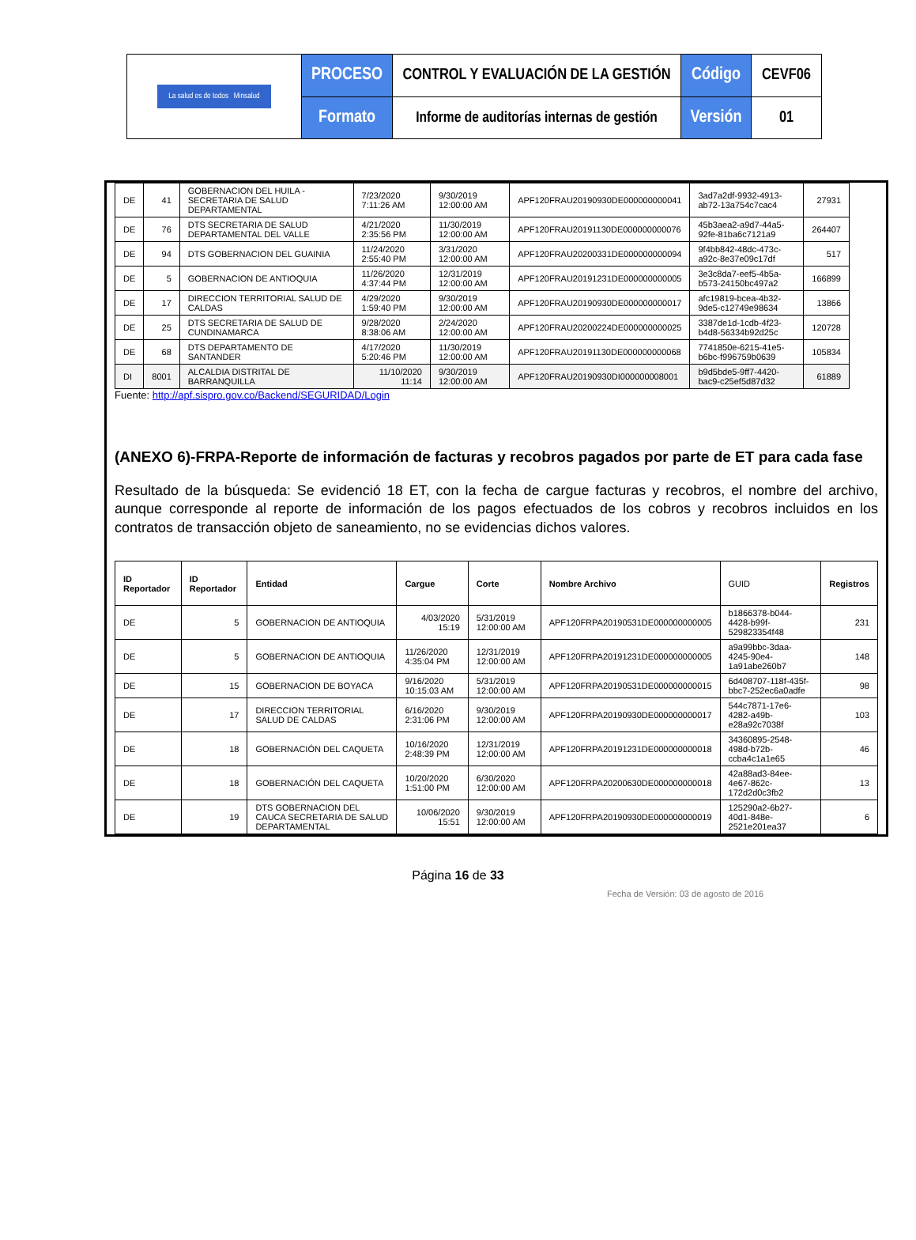| La salud es de todos Minsalud | PROCESO | CONTROL Y EVALUACIÓN DE LA GESTIÓN | Código | CEVF06 |
| | Formato | Informe de auditorías internas de gestión | Versión | 01 |
| DE | 41 | GOBERNACION DEL HUILA - SECRETARIA DE SALUD DEPARTAMENTAL | 7/23/2020 7:11:26 AM | 9/30/2019 12:00:00 AM | APF120FRAU20190930DE000000000041 | 3ad7a2df-9932-4913-ab72-13a754c7cac4 | 27931 |
| DE | 76 | DTS SECRETARIA DE SALUD DEPARTAMENTAL DEL VALLE | 4/21/2020 2:35:56 PM | 11/30/2019 12:00:00 AM | APF120FRAU20191130DE000000000076 | 45b3aea2-a9d7-44a5-92fe-81ba6c7121a9 | 264407 |
| DE | 94 | DTS GOBERNACION DEL GUAINIA | 11/24/2020 2:55:40 PM | 3/31/2020 12:00:00 AM | APF120FRAU20200331DE000000000094 | 9f4bb842-48dc-473c-a92c-8e37e09c17df | 517 |
| DE | 5 | GOBERNACION DE ANTIOQUIA | 11/26/2020 4:37:44 PM | 12/31/2019 12:00:00 AM | APF120FRAU20191231DE000000000005 | 3e3c8da7-eef5-4b5a-b573-24150bc497a2 | 166899 |
| DE | 17 | DIRECCION TERRITORIAL SALUD DE CALDAS | 4/29/2020 1:59:40 PM | 9/30/2019 12:00:00 AM | APF120FRAU20190930DE000000000017 | afc19819-bcea-4b32-9de5-c12749e98634 | 13866 |
| DE | 25 | DTS SECRETARIA DE SALUD DE CUNDINAMARCA | 9/28/2020 8:38:06 AM | 2/24/2020 12:00:00 AM | APF120FRAU20200224DE000000000025 | 3387de1d-1cdb-4f23-b4d8-56334b92d25c | 120728 |
| DE | 68 | DTS DEPARTAMENTO DE SANTANDER | 4/17/2020 5:20:46 PM | 11/30/2019 12:00:00 AM | APF120FRAU20191130DE000000000068 | 7741850e-6215-41e5-b6bc-f996759b0639 | 105834 |
| DI | 8001 | ALCALDIA DISTRITAL DE BARRANQUILLA | 11/10/2020 11:14 | 9/30/2019 12:00:00 AM | APF120FRAU20190930DI000000008001 | b9d5bde5-9ff7-4420-bac9-c25ef5d87d32 | 61889 |
Fuente: http://apf.sispro.gov.co/Backend/SEGURIDAD/Login
(ANEXO 6)-FRPA-Reporte de información de facturas y recobros pagados por parte de ET para cada fase
Resultado de la búsqueda: Se evidenció 18 ET, con la fecha de cargue facturas y recobros, el nombre del archivo, aunque corresponde al reporte de información de los pagos efectuados de los cobros y recobros incluidos en los contratos de transacción objeto de saneamiento, no se evidencias dichos valores.
| ID Reportador | ID Reportador | Entidad | Cargue | Corte | Nombre Archivo | GUID | Registros |
| --- | --- | --- | --- | --- | --- | --- | --- |
| DE | 5 | GOBERNACION DE ANTIOQUIA | 4/03/2020 15:19 | 5/31/2019 12:00:00 AM | APF120FRPA20190531DE000000000005 | b1866378-b044-4428-b99f-529823354f48 | 231 |
| DE | 5 | GOBERNACION DE ANTIOQUIA | 11/26/2020 4:35:04 PM | 12/31/2019 12:00:00 AM | APF120FRPA20191231DE000000000005 | a9a99bbc-3daa-4245-90e4-1a91abe260b7 | 148 |
| DE | 15 | GOBERNACION DE BOYACA | 9/16/2020 10:15:03 AM | 5/31/2019 12:00:00 AM | APF120FRPA20190531DE000000000015 | 6d408707-118f-435f-bbc7-252ec6a0adfe | 98 |
| DE | 17 | DIRECCION TERRITORIAL SALUD DE CALDAS | 6/16/2020 2:31:06 PM | 9/30/2019 12:00:00 AM | APF120FRPA20190930DE000000000017 | 544c7871-17e6-4282-a49b-e28a92c7038f | 103 |
| DE | 18 | GOBERNACIÓN DEL CAQUETA | 10/16/2020 2:48:39 PM | 12/31/2019 12:00:00 AM | APF120FRPA20191231DE000000000018 | 34360895-2548-498d-b72b-ccba4c1a1e65 | 46 |
| DE | 18 | GOBERNACIÓN DEL CAQUETA | 10/20/2020 1:51:00 PM | 6/30/2020 12:00:00 AM | APF120FRPA20200630DE000000000018 | 42a88ad3-84ee-4e67-862c-172d2d0c3fb2 | 13 |
| DE | 19 | DTS GOBERNACION DEL CAUCA SECRETARIA DE SALUD DEPARTAMENTAL | 10/06/2020 15:51 | 9/30/2019 12:00:00 AM | APF120FRPA20190930DE000000000019 | 125290a2-6b27-40d1-848e-2521e201ea37 | 6 |
Página 16 de 33
Fecha de Versión: 03 de agosto de 2016